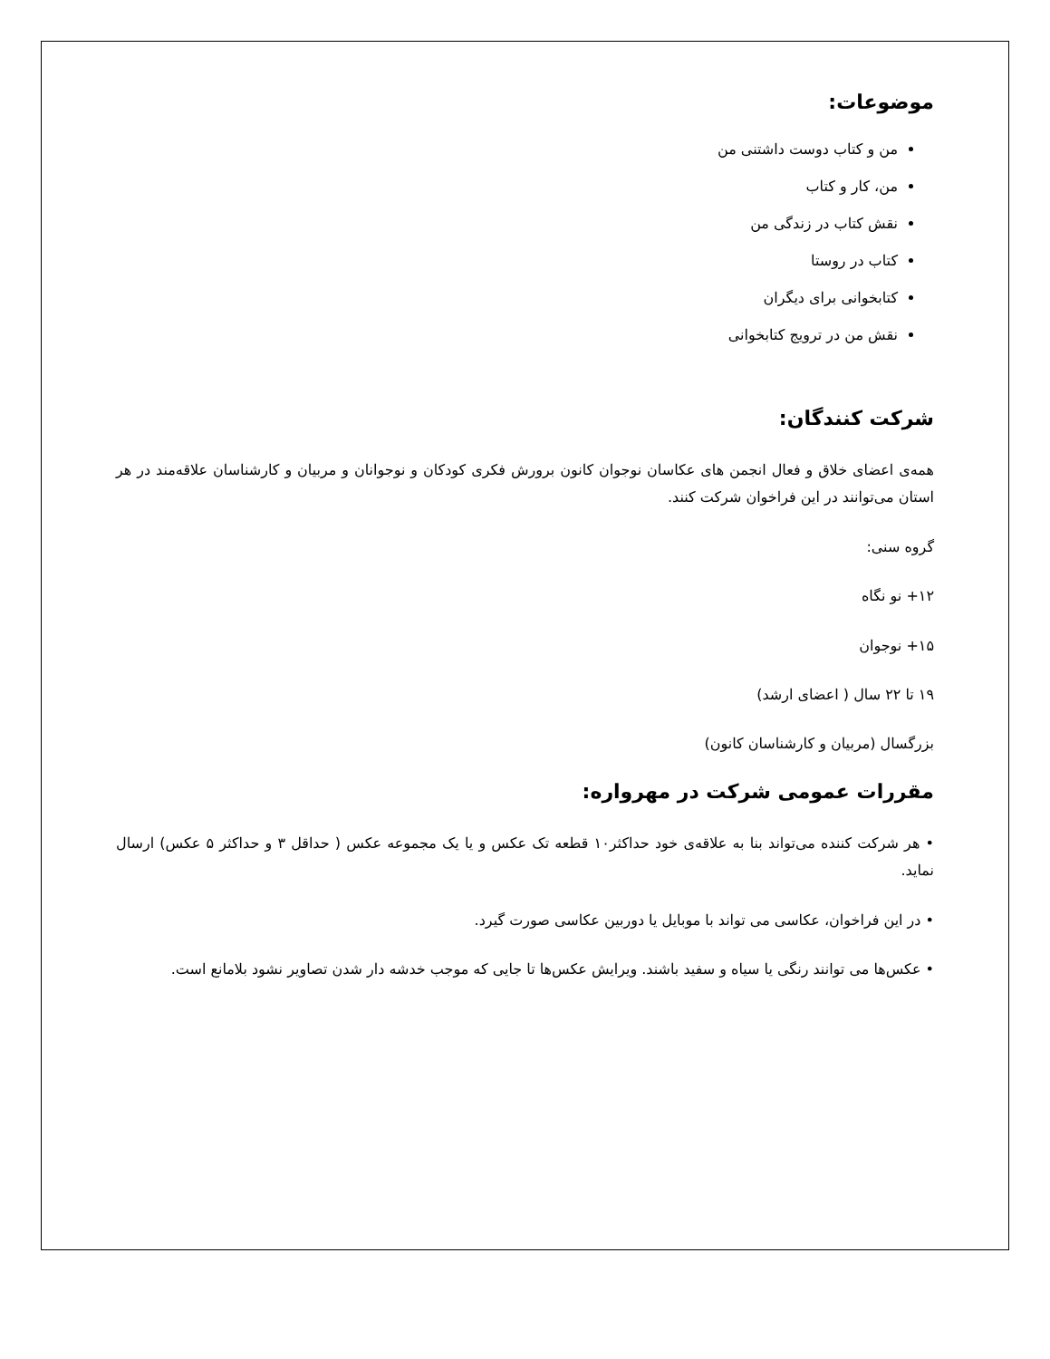موضوعات:
من و کتاب دوست داشتنی من
من، کار و کتاب
نقش کتاب در زندگی من
کتاب در روستا
کتابخوانی برای دیگران
نقش من در ترویج کتابخوانی
شرکت کنندگان:
همه‌ی اعضای خلاق و فعال انجمن های عکاسان نوجوان کانون برورش فکری کودکان و نوجوانان و مربیان و کارشناسان علاقه‌مند در هر استان می‌توانند در این فراخوان شرکت کنند.
گروه سنی:
۱۲+ نو نگاه
۱۵+ نوجوان
۱۹ تا ۲۲ سال ( اعضای ارشد)
بزرگسال (مربیان و کارشناسان کانون)
مقررات عمومی شرکت در مهرواره:
• هر شرکت کننده می‌تواند بنا به علاقه‌ی خود حداکثر۱۰ قطعه تک عکس و یا یک مجموعه عکس ( حداقل ۳ و حداکثر ۵ عکس) ارسال نماید.
• در این فراخوان، عکاسی می تواند با موبایل یا دوربین عکاسی صورت گیرد.
• عکس‌ها می توانند رنگی یا سیاه و سفید باشند. ویرایش عکس‌ها تا جایی که موجب خدشه دار شدن تصاویر نشود بلامانع است.